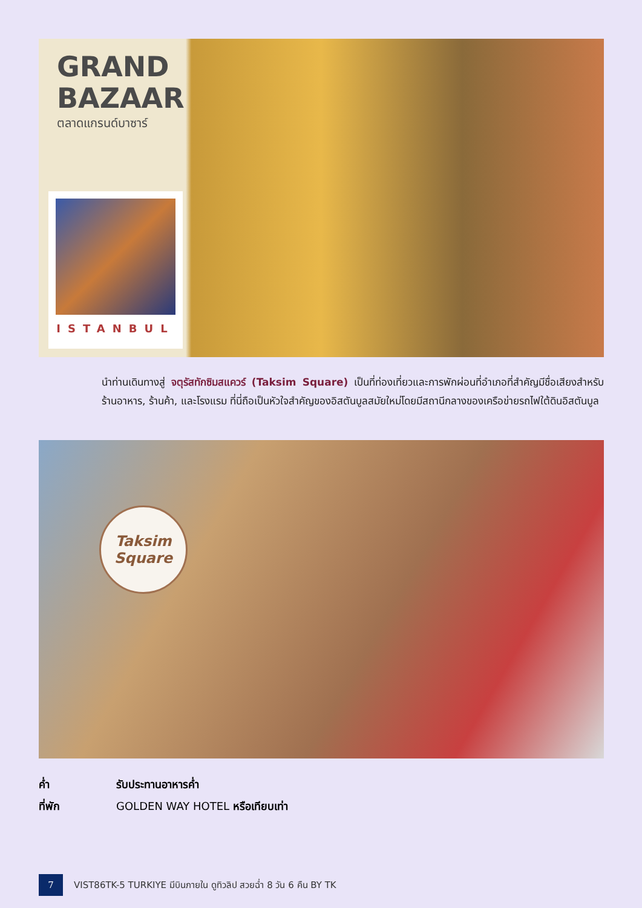GRAND
BAZAAR
ตลาดแกรนด์บาซาร์
ISTANBUL
นำท่านเดินทางสู่ จตุรัสทักซิมสแควร์ (Taksim Square) เป็นที่ท่องเที่ยวและการพักผ่อนที่อำเภอที่สำคัญมีชื่อเสียงสำหรับร้านอาหาร, ร้านค้า, และโรงแรม ที่นี่ถือเป็นหัวใจสำคัญของอิสตันบูลสมัยใหม่โดยมีสถานีกลางของเครือข่ายรถไฟใต้ดินอิสตันบูล
Taksim
Square
ค่ำ รับประทานอาหารค่ำ
ที่พัก GOLDEN WAY HOTEL หรือเทียบเท่า
7
VIST86TK-5 TURKIYE มีบินภายใน ดูทิวลิป สวยฉ่ำ 8 วัน 6 คืน BY TK